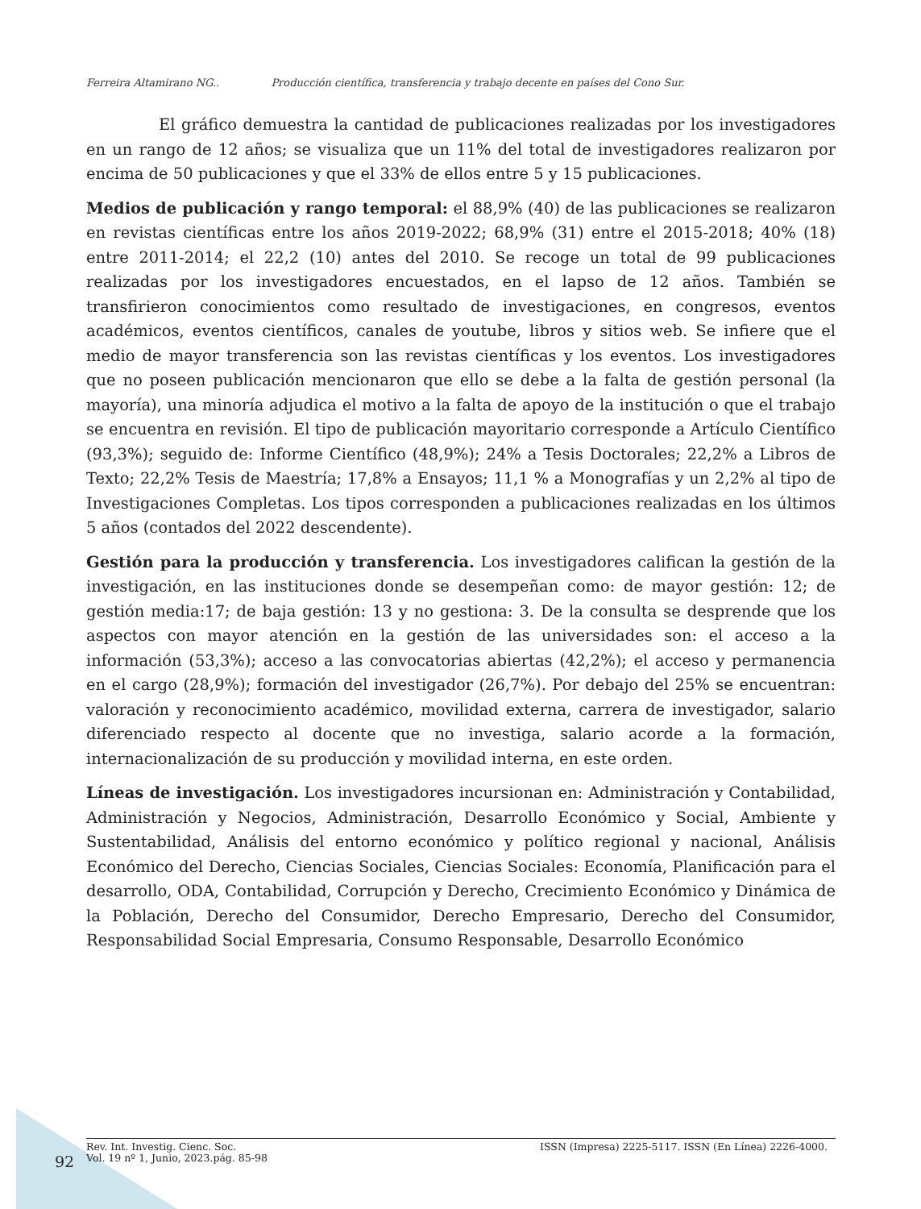Ferreira Altamirano NG.. Producción científica, transferencia y trabajo decente en países del Cono Sur.
El gráfico demuestra la cantidad de publicaciones realizadas por los investigadores en un rango de 12 años; se visualiza que un 11% del total de investigadores realizaron por encima de 50 publicaciones y que el 33% de ellos entre 5 y 15 publicaciones.
Medios de publicación y rango temporal: el 88,9% (40) de las publicaciones se realizaron en revistas científicas entre los años 2019-2022; 68,9% (31) entre el 2015-2018; 40% (18) entre 2011-2014; el 22,2 (10) antes del 2010. Se recoge un total de 99 publicaciones realizadas por los investigadores encuestados, en el lapso de 12 años. También se transfirieron conocimientos como resultado de investigaciones, en congresos, eventos académicos, eventos científicos, canales de youtube, libros y sitios web. Se infiere que el medio de mayor transferencia son las revistas científicas y los eventos. Los investigadores que no poseen publicación mencionaron que ello se debe a la falta de gestión personal (la mayoría), una minoría adjudica el motivo a la falta de apoyo de la institución o que el trabajo se encuentra en revisión. El tipo de publicación mayoritario corresponde a Artículo Científico (93,3%); seguido de: Informe Científico (48,9%); 24% a Tesis Doctorales; 22,2% a Libros de Texto; 22,2% Tesis de Maestría; 17,8% a Ensayos; 11,1 % a Monografías y un 2,2% al tipo de Investigaciones Completas. Los tipos corresponden a publicaciones realizadas en los últimos 5 años (contados del 2022 descendente).
Gestión para la producción y transferencia. Los investigadores califican la gestión de la investigación, en las instituciones donde se desempeñan como: de mayor gestión: 12; de gestión media:17; de baja gestión: 13 y no gestiona: 3. De la consulta se desprende que los aspectos con mayor atención en la gestión de las universidades son: el acceso a la información (53,3%); acceso a las convocatorias abiertas (42,2%); el acceso y permanencia en el cargo (28,9%); formación del investigador (26,7%). Por debajo del 25% se encuentran: valoración y reconocimiento académico, movilidad externa, carrera de investigador, salario diferenciado respecto al docente que no investiga, salario acorde a la formación, internacionalización de su producción y movilidad interna, en este orden.
Líneas de investigación. Los investigadores incursionan en: Administración y Contabilidad, Administración y Negocios, Administración, Desarrollo Económico y Social, Ambiente y Sustentabilidad, Análisis del entorno económico y político regional y nacional, Análisis Económico del Derecho, Ciencias Sociales, Ciencias Sociales: Economía, Planificación para el desarrollo, ODA, Contabilidad, Corrupción y Derecho, Crecimiento Económico y Dinámica de la Población, Derecho del Consumidor, Derecho Empresario, Derecho del Consumidor, Responsabilidad Social Empresaria, Consumo Responsable, Desarrollo Económico
Rev. Int. Investig. Cienc. Soc.
Vol. 19 nº 1, Junio, 2023.pág. 85-98
ISSN (Impresa) 2225-5117. ISSN (En Línea) 2226-4000.
92